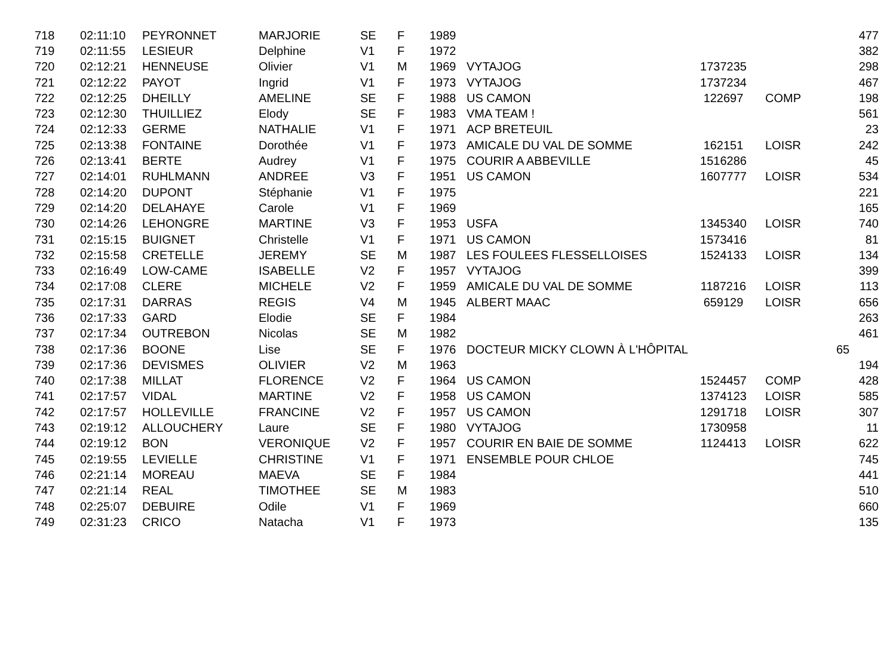| 718 | 02:11:10 | PEYRONNET | MARJORIE | SE | F | 1989 | | | | 477 |
| 719 | 02:11:55 | LESIEUR | Delphine | V1 | F | 1972 | | | | 382 |
| 720 | 02:12:21 | HENNEUSE | Olivier | V1 | M | 1969 | VYTAJOG | 1737235 | | 298 |
| 721 | 02:12:22 | PAYOT | Ingrid | V1 | F | 1973 | VYTAJOG | 1737234 | | 467 |
| 722 | 02:12:25 | DHEILLY | AMELINE | SE | F | 1988 | US CAMON | 122697 | COMP | 198 |
| 723 | 02:12:30 | THUILLIEZ | Elody | SE | F | 1983 | VMA TEAM ! | | | 561 |
| 724 | 02:12:33 | GERME | NATHALIE | V1 | F | 1971 | ACP BRETEUIL | | | 23 |
| 725 | 02:13:38 | FONTAINE | Dorothée | V1 | F | 1973 | AMICALE DU VAL DE SOMME | 162151 | LOISR | 242 |
| 726 | 02:13:41 | BERTE | Audrey | V1 | F | 1975 | COURIR A ABBEVILLE | 1516286 | | 45 |
| 727 | 02:14:01 | RUHLMANN | ANDREE | V3 | F | 1951 | US CAMON | 1607777 | LOISR | 534 |
| 728 | 02:14:20 | DUPONT | Stéphanie | V1 | F | 1975 | | | | 221 |
| 729 | 02:14:20 | DELAHAYE | Carole | V1 | F | 1969 | | | | 165 |
| 730 | 02:14:26 | LEHONGRE | MARTINE | V3 | F | 1953 | USFA | 1345340 | LOISR | 740 |
| 731 | 02:15:15 | BUIGNET | Christelle | V1 | F | 1971 | US CAMON | 1573416 | | 81 |
| 732 | 02:15:58 | CRETELLE | JEREMY | SE | M | 1987 | LES FOULEES FLESSELLOISES | 1524133 | LOISR | 134 |
| 733 | 02:16:49 | LOW-CAME | ISABELLE | V2 | F | 1957 | VYTAJOG | | | 399 |
| 734 | 02:17:08 | CLERE | MICHELE | V2 | F | 1959 | AMICALE DU VAL DE SOMME | 1187216 | LOISR | 113 |
| 735 | 02:17:31 | DARRAS | REGIS | V4 | M | 1945 | ALBERT MAAC | 659129 | LOISR | 656 |
| 736 | 02:17:33 | GARD | Elodie | SE | F | 1984 | | | | 263 |
| 737 | 02:17:34 | OUTREBON | Nicolas | SE | M | 1982 | | | | 461 |
| 738 | 02:17:36 | BOONE | Lise | SE | F | 1976 | DOCTEUR MICKY CLOWN À L'HÔPITAL | | | 65 |
| 739 | 02:17:36 | DEVISMES | OLIVIER | V2 | M | 1963 | | | | 194 |
| 740 | 02:17:38 | MILLAT | FLORENCE | V2 | F | 1964 | US CAMON | 1524457 | COMP | 428 |
| 741 | 02:17:57 | VIDAL | MARTINE | V2 | F | 1958 | US CAMON | 1374123 | LOISR | 585 |
| 742 | 02:17:57 | HOLLEVILLE | FRANCINE | V2 | F | 1957 | US CAMON | 1291718 | LOISR | 307 |
| 743 | 02:19:12 | ALLOUCHERY | Laure | SE | F | 1980 | VYTAJOG | 1730958 | | 11 |
| 744 | 02:19:12 | BON | VERONIQUE | V2 | F | 1957 | COURIR EN BAIE DE SOMME | 1124413 | LOISR | 622 |
| 745 | 02:19:55 | LEVIELLE | CHRISTINE | V1 | F | 1971 | ENSEMBLE POUR CHLOE | | | 745 |
| 746 | 02:21:14 | MOREAU | MAEVA | SE | F | 1984 | | | | 441 |
| 747 | 02:21:14 | REAL | TIMOTHEE | SE | M | 1983 | | | | 510 |
| 748 | 02:25:07 | DEBUIRE | Odile | V1 | F | 1969 | | | | 660 |
| 749 | 02:31:23 | CRICO | Natacha | V1 | F | 1973 | | | | 135 |